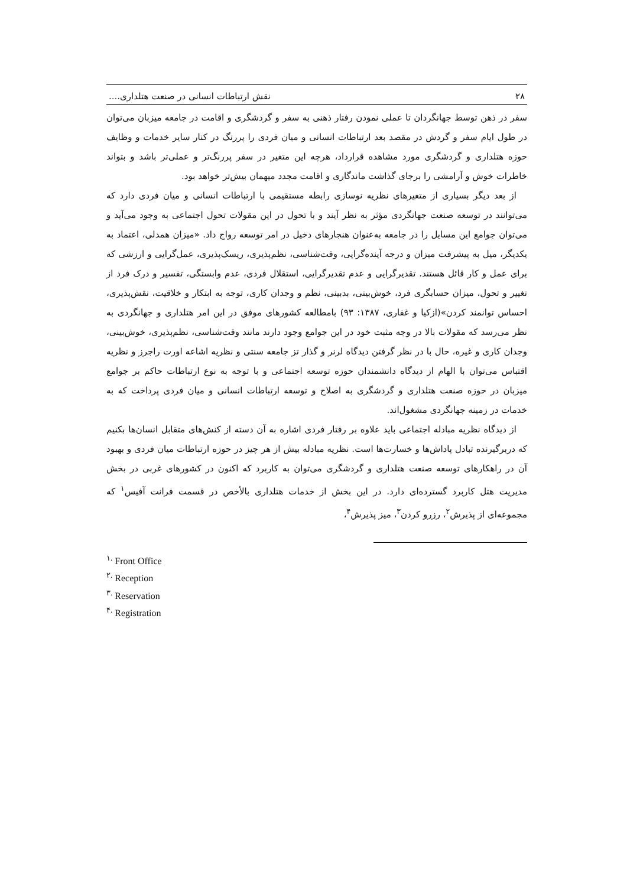۲۸ نقش ارتباطات انسانی در صنعت هتلداری....
سفر در ذهن توسط جهانگردان تا عملی نمودن رفتار ذهنی به سفر و گردشگری و اقامت در جامعه میزبان می‌توان در طول ایام سفر و گردش در مقصد بعد ارتباطات انسانی و میان فردی را پررنگ در کنار سایر خدمات و وظایف حوزه هتلداری و گردشگری مورد مشاهده قرارداد، هرچه این متغیر در سفر پررنگ‌تر و عملی‌تر باشد و بتواند خاطرات خوش و آرامشی را برجای گذاشت ماندگاری و اقامت مجدد میهمان بیش‌تر خواهد بود.
از بعد دیگر بسیاری از متغیرهای نظریه نوسازی رابطه مستقیمی با ارتباطات انسانی و میان فردی دارد که می‌توانند در توسعه صنعت جهانگردی مؤثر به نظر آیند و با تحول در این مقولات تحول اجتماعی به وجود می‌آید و می‌توان جوامع این مسایل را در جامعه به‌عنوان هنجارهای دخیل در امر توسعه رواج داد. «میزان همدلی، اعتماد به یکدیگر، میل به پیشرفت میزان و درجه آینده‌گرایی، وقت‌شناسی، نظم‌پذیری، ریسک‌پذیری، عمل‌گرایی و ارزشی که برای عمل و کار قائل هستند. تقدیرگرایی و عدم تقدیرگرایی، استقلال فردی، عدم وابستگی، تفسیر و درک فرد از تغییر و تحول، میزان حسابگری فرد، خوش‌بینی، بدبینی، نظم و وجدان کاری، توجه به ابتکار و خلاقیت، نقش‌پذیری، احساس توانمند کردن»(ازکیا و غفاری، ۱۳۸۷: ۹۳) بامطالعه کشورهای موفق در این امر هتلداری و جهانگردی به نظر می‌رسد که مقولات بالا در وجه مثبت خود در این جوامع وجود دارند مانند وقت‌شناسی، نظم‌پذیری، خوش‌بینی، وجدان کاری و غیره، حال با در نظر گرفتن دیدگاه لرنر و گذار تز جامعه سنتی و نظریه اشاعه اورت راجرز و نظریه اقتباس می‌توان با الهام از دیدگاه دانشمندان حوزه توسعه اجتماعی و با توجه به نوع ارتباطات حاکم بر جوامع میزبان در حوزه صنعت هتلداری و گردشگری به اصلاح و توسعه ارتباطات انسانی و میان فردی پرداخت که به خدمات در زمینه جهانگردی مشغول‌اند.
از دیدگاه نظریه مبادله اجتماعی باید علاوه بر رفتار فردی اشاره به آن دسته از کنش‌های متقابل انسان‌ها بکنیم که دربرگیرنده تبادل پاداش‌ها و خسارت‌ها است. نظریه مبادله بیش از هر چیز در حوزه ارتباطات میان فردی و بهبود آن در راهکارهای توسعه صنعت هتلداری و گردشگری می‌توان به کاربرد که اکنون در کشورهای غربی در بخش مدیریت هتل کاربرد گسترده‌ای دارد. در این بخش از خدمات هتلداری بالأخص در قسمت فرانت آفیس<sup>۱</sup> که مجموعه‌ای از پذیرش<sup>۲</sup>، رزرو کردن<sup>۳</sup>، میز پذیرش<sup>۴</sup>،
<sup>۱.</sup> Front Office
<sup>۲.</sup> Reception
<sup>۳.</sup> Reservation
<sup>۴.</sup> Registration